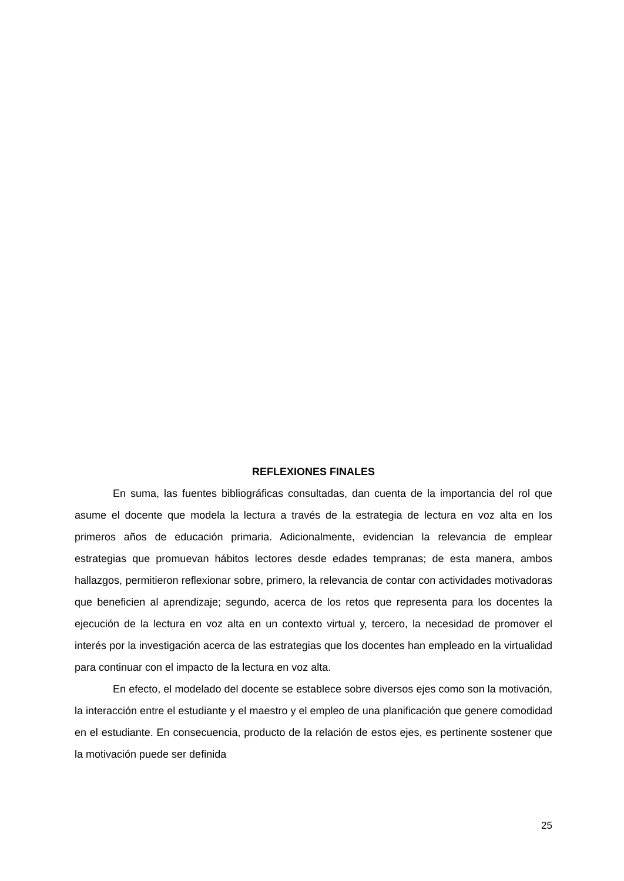REFLEXIONES FINALES
En suma, las fuentes bibliográficas consultadas, dan cuenta de la importancia del rol que asume el docente que modela la lectura a través de la estrategia de lectura en voz alta en los primeros años de educación primaria. Adicionalmente, evidencian la relevancia de emplear estrategias que promuevan hábitos lectores desde edades tempranas; de esta manera, ambos hallazgos, permitieron reflexionar sobre, primero, la relevancia de contar con actividades motivadoras que beneficien al aprendizaje; segundo, acerca de los retos que representa para los docentes la ejecución de la lectura en voz alta en un contexto virtual y, tercero, la necesidad de promover el interés por la investigación acerca de las estrategias que los docentes han empleado en la virtualidad para continuar con el impacto de la lectura en voz alta.
En efecto, el modelado del docente se establece sobre diversos ejes como son la motivación, la interacción entre el estudiante y el maestro y el empleo de una planificación que genere comodidad en el estudiante. En consecuencia, producto de la relación de estos ejes, es pertinente sostener que la motivación puede ser definida
25